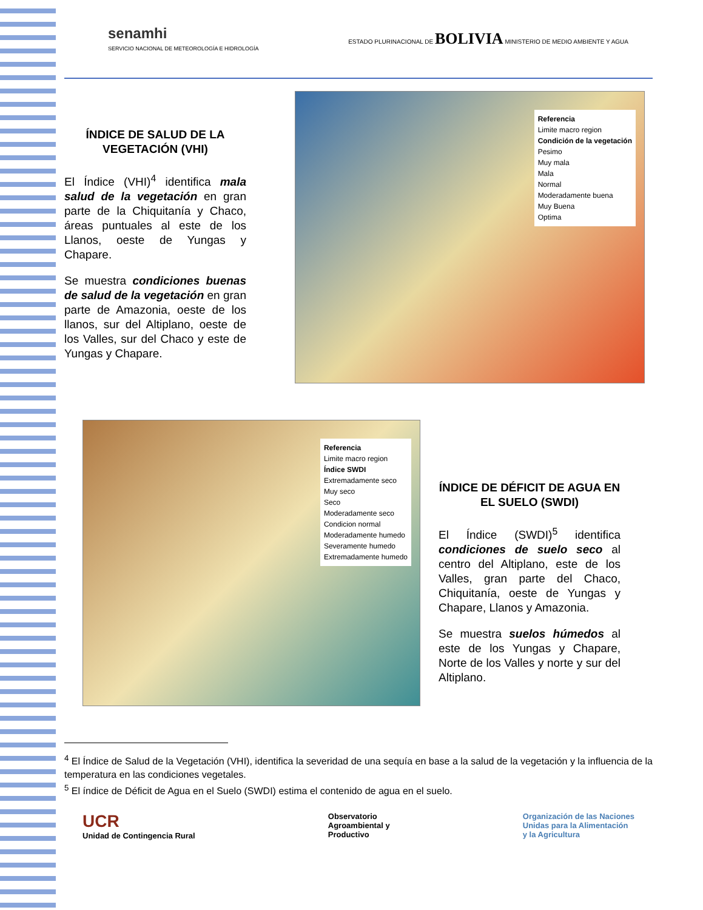senamhi
SERVICIO NACIONAL DE METEOROLOGÍA E HIDROLOGÍA
ESTADO PLURINACIONAL DE BOLIVIA MINISTERIO DE MEDIO AMBIENTE Y AGUA
ÍNDICE DE SALUD DE LA VEGETACIÓN (VHI)
El Índice (VHI)<sup>4</sup> identifica mala salud de la vegetación en gran parte de la Chiquitanía y Chaco, áreas puntuales al este de los Llanos, oeste de Yungas y Chapare.
Se muestra condiciones buenas de salud de la vegetación en gran parte de Amazonia, oeste de los llanos, sur del Altiplano, oeste de los Valles, sur del Chaco y este de Yungas y Chapare.
Referencia
Limite macro region
Condición de la vegetación
Pesimo
Muy mala
Mala
Normal
Moderadamente buena
Muy Buena
Optima
Referencia
Limite macro region
Índice SWDI
Extremadamente seco
Muy seco
Seco
Moderadamente seco
Condicion normal
Moderadamente humedo
Severamente humedo
Extremadamente humedo
ÍNDICE DE DÉFICIT DE AGUA EN EL SUELO (SWDI)
El Índice (SWDI)<sup>5</sup> identifica condiciones de suelo seco al centro del Altiplano, este de los Valles, gran parte del Chaco, Chiquitanía, oeste de Yungas y Chapare, Llanos y Amazonia.
Se muestra suelos húmedos al este de los Yungas y Chapare, Norte de los Valles y norte y sur del Altiplano.
<sup>4</sup> El Índice de Salud de la Vegetación (VHI), identifica la severidad de una sequía en base a la salud de la vegetación y la influencia de la temperatura en las condiciones vegetales.
<sup>5</sup> El índice de Déficit de Agua en el Suelo (SWDI) estima el contenido de agua en el suelo.
UCR
Unidad de Contingencia Rural
Observatorio
Agroambiental y
Productivo
Organización de las Naciones
Unidas para la Alimentación
y la Agricultura